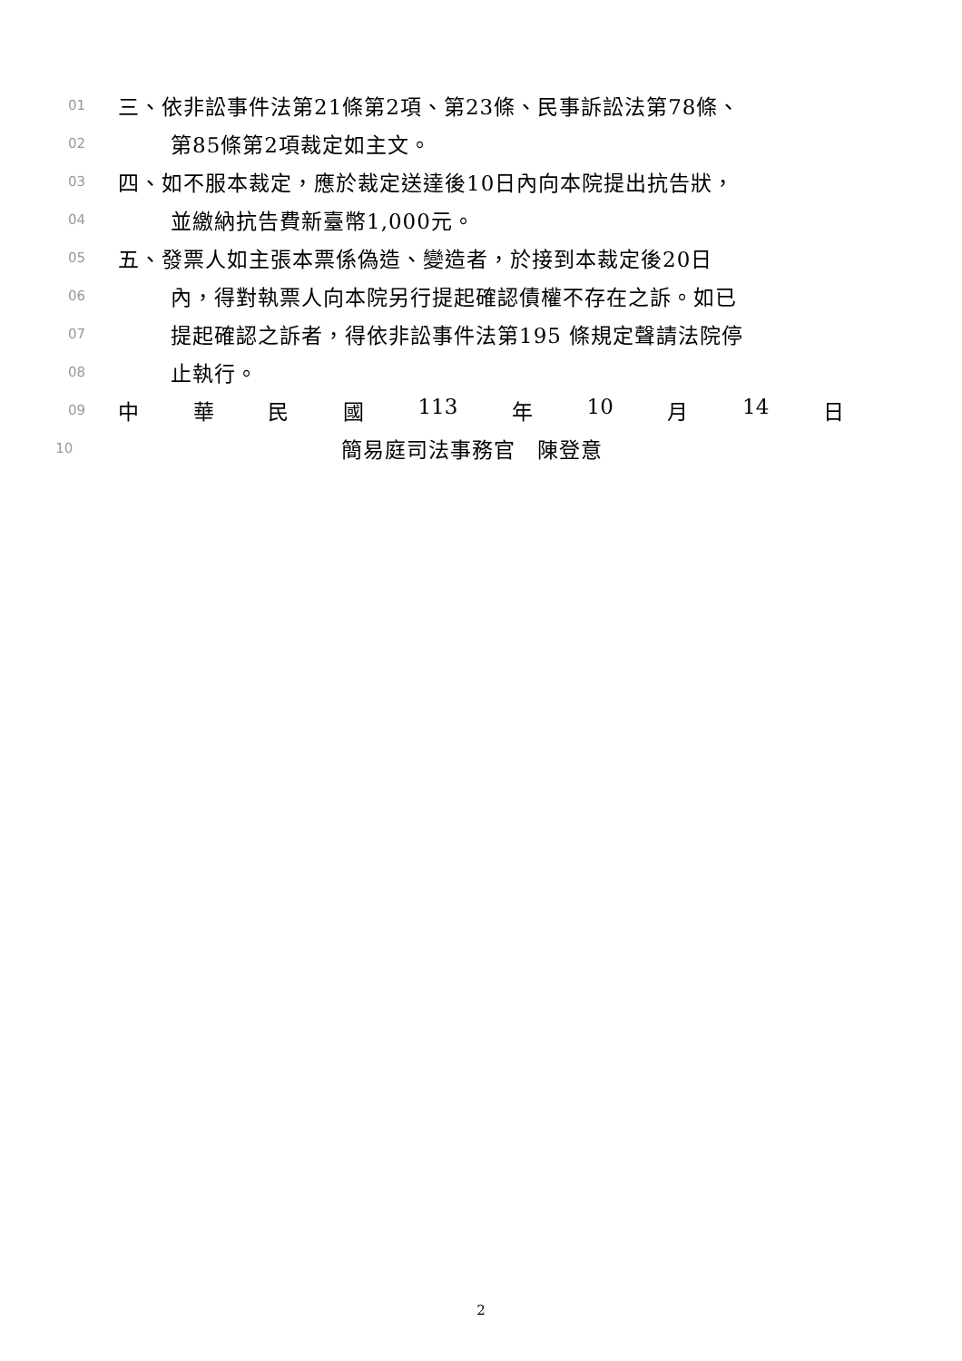01 三、依非訟事件法第21條第2項、第23條、民事訴訟法第78條、
02 第85條第2項裁定如主文。
03 四、如不服本裁定，應於裁定送達後10日內向本院提出抗告狀，
04 並繳納抗告費新臺幣1,000元。
05 五、發票人如主張本票係偽造、變造者，於接到本裁定後20日
06 內，得對執票人向本院另行提起確認債權不存在之訴。如已
07 提起確認之訴者，得依非訟事件法第195 條規定聲請法院停
08 止執行。
09 中 華 民 國 113 年 10 月 14 日
10 簡易庭司法事務官　陳登意
2